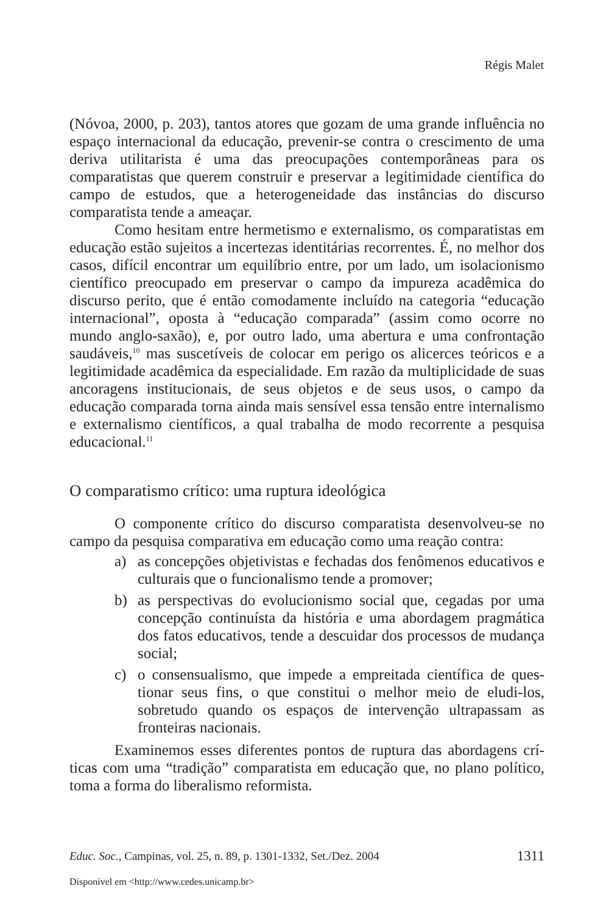Régis Malet
(Nóvoa, 2000, p. 203), tantos atores que gozam de uma grande influ­ência no espaço internacional da educação, prevenir-se contra o cresci­mento de uma deriva utilitarista é uma das preocupações contemporâne­as para os comparatistas que querem construir e preservar a legitimidade científica do campo de estudos, que a heterogeneidade das instâncias do discurso comparatista tende a ameaçar.
Como hesitam entre hermetismo e externalismo, os comparatistas em educação estão sujeitos a incertezas identitárias recorrentes. É, no me­lhor dos casos, difícil encontrar um equilíbrio entre, por um lado, um isolacionismo científico preocupado em preservar o campo da impureza acadêmica do discurso perito, que é então comodamente incluído na ca­tegoria “educação internacional”, oposta à “educação comparada” (assim como ocorre no mundo anglo-saxão), e, por outro lado, uma abertura e uma confrontação saudáveis,<sup>10</sup> mas suscetíveis de colocar em perigo os alicerces teóricos e a legitimidade acadêmica da especialidade. Em razão da multiplicidade de suas ancoragens institucionais, de seus objetos e de seus usos, o campo da educação comparada torna ainda mais sensível essa tensão entre internalismo e externalismo científicos, a qual trabalha de modo recorrente a pesquisa educacional.<sup>11</sup>
O comparatismo crítico: uma ruptura ideológica
O componente crítico do discurso comparatista desenvolveu-se no campo da pesquisa comparativa em educação como uma reação contra:
a) as concepções objetivistas e fechadas dos fenômenos educa­tivos e culturais que o funcionalismo tende a promover;
b) as perspectivas do evolucionismo social que, cegadas por uma concepção continuísta da história e uma abordagem pragmáti­ca dos fatos educativos, tende a descuidar dos processos de mu­dança social;
c) o consensualismo, que impede a empreitada científica de ques­tionar seus fins, o que constitui o melhor meio de eludi-los, sobretudo quando os espaços de intervenção ultrapassam as fronteiras nacionais.
Examinemos esses diferentes pontos de ruptura das abordagens crí­ticas com uma “tradição” comparatista em educação que, no plano polí­tico, toma a forma do liberalismo reformista.
Educ. Soc., Campinas, vol. 25, n. 89, p. 1301-1332, Set./Dez. 2004 1311
Disponível em <http://www.cedes.unicamp.br>